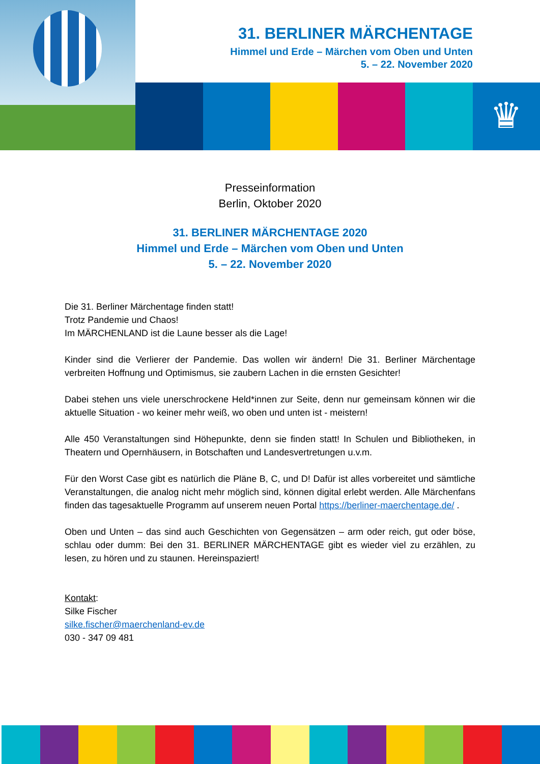31. BERLINER MÄRCHENTAGE
Himmel und Erde – Märchen vom Oben und Unten
5. – 22. November 2020
♛
Presseinformation
Berlin, Oktober 2020
31. BERLINER MÄRCHENTAGE 2020
Himmel und Erde – Märchen vom Oben und Unten
5. – 22. November 2020
Die 31. Berliner Märchentage finden statt!
Trotz Pandemie und Chaos!
Im MÄRCHENLAND ist die Laune besser als die Lage!
Kinder sind die Verlierer der Pandemie. Das wollen wir ändern! Die 31. Berliner Märchentage verbreiten Hoffnung und Optimismus, sie zaubern Lachen in die ernsten Gesichter!
Dabei stehen uns viele unerschrockene Held*innen zur Seite, denn nur gemeinsam können wir die aktuelle Situation - wo keiner mehr weiß, wo oben und unten ist - meistern!
Alle 450 Veranstaltungen sind Höhepunkte, denn sie finden statt! In Schulen und Bibliotheken, in Theatern und Opernhäusern, in Botschaften und Landesvertretungen u.v.m.
Für den Worst Case gibt es natürlich die Pläne B, C, und D! Dafür ist alles vorbereitet und sämtliche Veranstaltungen, die analog nicht mehr möglich sind, können digital erlebt werden. Alle Märchenfans finden das tagesaktuelle Programm auf unserem neuen Portal https://berliner-maerchentage.de/ .
Oben und Unten – das sind auch Geschichten von Gegensätzen – arm oder reich, gut oder böse, schlau oder dumm: Bei den 31. BERLINER MÄRCHENTAGE gibt es wieder viel zu erzählen, zu lesen, zu hören und zu staunen. Hereinspaziert!
Kontakt:
Silke Fischer
silke.fischer@maerchenland-ev.de
030 - 347 09 481